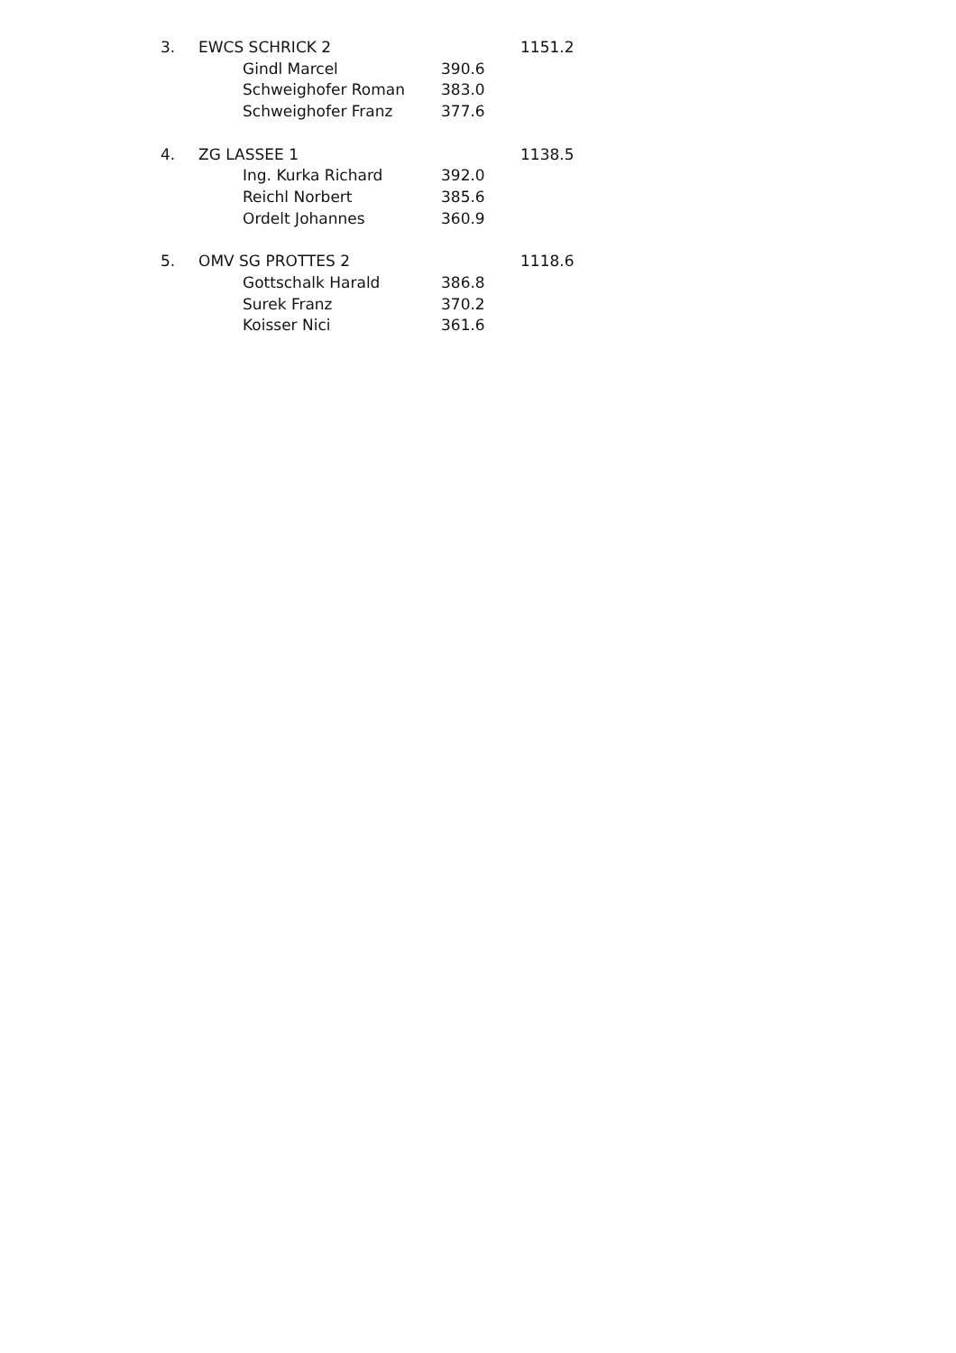| 3. | EWCS SCHRICK 2 | | | 1151.2 |
| | | Gindl Marcel | 390.6 | |
| | | Schweighofer Roman | 383.0 | |
| | | Schweighofer Franz | 377.6 | |
| 4. | ZG LASSEE 1 | | | 1138.5 |
| | | Ing. Kurka Richard | 392.0 | |
| | | Reichl Norbert | 385.6 | |
| | | Ordelt Johannes | 360.9 | |
| 5. | OMV SG PROTTES 2 | | | 1118.6 |
| | | Gottschalk Harald | 386.8 | |
| | | Surek Franz | 370.2 | |
| | | Koisser Nici | 361.6 | |